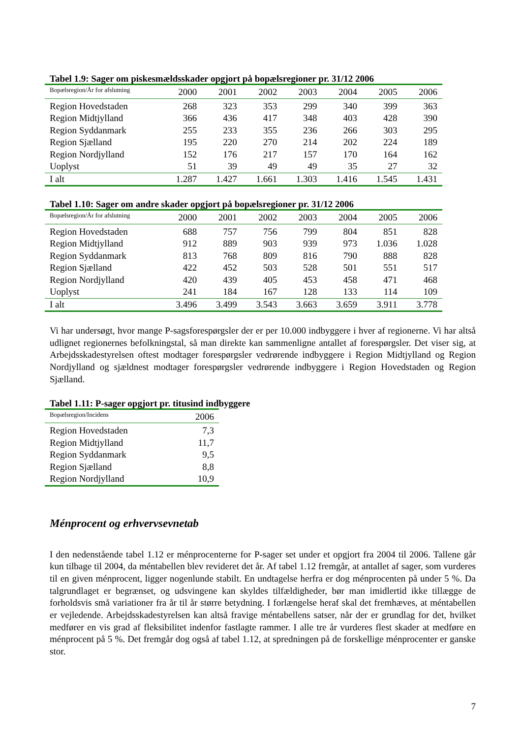Tabel 1.9: Sager om piskesmældsskader opgjort på bopælsregioner pr. 31/12 2006
| Bopælsregion/År for afslutning | 2000 | 2001 | 2002 | 2003 | 2004 | 2005 | 2006 |
| --- | --- | --- | --- | --- | --- | --- | --- |
| Region Hovedstaden | 268 | 323 | 353 | 299 | 340 | 399 | 363 |
| Region Midtjylland | 366 | 436 | 417 | 348 | 403 | 428 | 390 |
| Region Syddanmark | 255 | 233 | 355 | 236 | 266 | 303 | 295 |
| Region Sjælland | 195 | 220 | 270 | 214 | 202 | 224 | 189 |
| Region Nordjylland | 152 | 176 | 217 | 157 | 170 | 164 | 162 |
| Uoplyst | 51 | 39 | 49 | 49 | 35 | 27 | 32 |
| I alt | 1.287 | 1.427 | 1.661 | 1.303 | 1.416 | 1.545 | 1.431 |
Tabel 1.10: Sager om andre skader opgjort på bopælsregioner pr. 31/12 2006
| Bopælsregion/År for afslutning | 2000 | 2001 | 2002 | 2003 | 2004 | 2005 | 2006 |
| --- | --- | --- | --- | --- | --- | --- | --- |
| Region Hovedstaden | 688 | 757 | 756 | 799 | 804 | 851 | 828 |
| Region Midtjylland | 912 | 889 | 903 | 939 | 973 | 1.036 | 1.028 |
| Region Syddanmark | 813 | 768 | 809 | 816 | 790 | 888 | 828 |
| Region Sjælland | 422 | 452 | 503 | 528 | 501 | 551 | 517 |
| Region Nordjylland | 420 | 439 | 405 | 453 | 458 | 471 | 468 |
| Uoplyst | 241 | 184 | 167 | 128 | 133 | 114 | 109 |
| I alt | 3.496 | 3.499 | 3.543 | 3.663 | 3.659 | 3.911 | 3.778 |
Vi har undersøgt, hvor mange P-sagsforespørgsler der er per 10.000 indbyggere i hver af regionerne. Vi har altså udlignet regionernes befolkningstal, så man direkte kan sammenligne antallet af forespørgsler. Det viser sig, at Arbejdsskadestyrelsen oftest modtager forespørgsler vedrørende indbyggere i Region Midtjylland og Region Nordjylland og sjældnest modtager forespørgsler vedrørende indbyggere i Region Hovedstaden og Region Sjælland.
Tabel 1.11: P-sager opgjort pr. titusind indbyggere
| Bopælsregion/Incidens | 2006 |
| --- | --- |
| Region Hovedstaden | 7,3 |
| Region Midtjylland | 11,7 |
| Region Syddanmark | 9,5 |
| Region Sjælland | 8,8 |
| Region Nordjylland | 10,9 |
Ménprocent og erhvervsevnetab
I den nedenstående tabel 1.12 er ménprocenterne for P-sager set under et opgjort fra 2004 til 2006. Tallene går kun tilbage til 2004, da méntabellen blev revideret det år. Af tabel 1.12 fremgår, at antallet af sager, som vurderes til en given ménprocent, ligger nogenlunde stabilt. En undtagelse herfra er dog ménprocenten på under 5 %. Da talgrundlaget er begrænset, og udsvingene kan skyldes tilfældigheder, bør man imidlertid ikke tillægge de forholdsvis små variationer fra år til år større betydning. I forlængelse heraf skal det fremhæves, at méntabellen er vejledende. Arbejdsskadestyrelsen kan altså fravige méntabellens satser, når der er grundlag for det, hvilket medfører en vis grad af fleksibilitet indenfor fastlagte rammer. I alle tre år vurderes flest skader at medføre en ménprocent på 5 %. Det fremgår dog også af tabel 1.12, at spredningen på de forskellige ménprocenter er ganske stor.
7